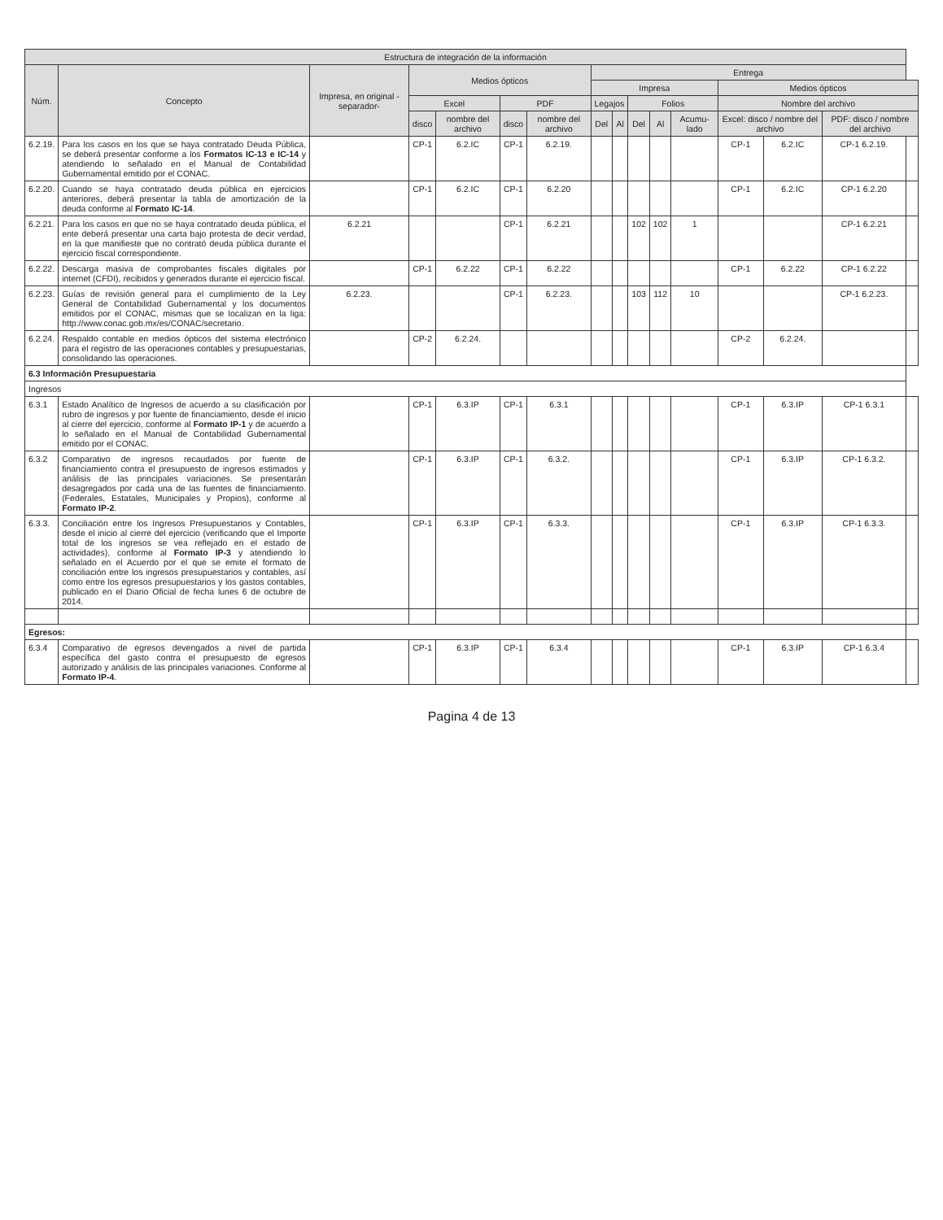| Estructura de integración de la información | | | | | | | | | | | | | | | |
| --- | --- | --- | --- | --- | --- | --- | --- | --- | --- | --- | --- | --- | --- | --- | --- |
| Núm. | Concepto | Impresa, en original -separador- | Medios ópticos | | | | Entrega | | | | | | | | |
| | | | | | | | Impresa | | | | | Medios ópticos | | | |
| | | | Excel | | PDF | | Legajos | | Folios | | | Nombre del archivo | | | |
| | | | disco | nombre del archivo | disco | nombre del archivo | Del | Al | Del | Al | Acumu-lado | Excel: disco / nombre del archivo | | PDF: disco / nombre del archivo | |
| 6.2.19. | Para los casos en los que se haya contratado Deuda Pública, se deberá presentar conforme a los Formatos IC-13 e IC-14 y atendiendo lo señalado en el Manual de Contabilidad Gubernamental emitido por el CONAC. | | CP-1 | 6.2.IC | CP-1 | 6.2.19. | | | | | | CP-1 | 6.2.IC | CP-1 6.2.19. | |
| 6.2.20. | Cuando se haya contratado deuda pública en ejercicios anteriores, deberá presentar la tabla de amortización de la deuda conforme al Formato IC-14 . | | CP-1 | 6.2.IC | CP-1 | 6.2.20 | | | | | | CP-1 | 6.2.IC | CP-1 6.2.20 | |
| 6.2.21. | Para los casos en que no se haya contratado deuda pública, el ente deberá presentar una carta bajo protesta de decir verdad, en la que manifieste que no contrató deuda pública durante el ejercicio fiscal correspondiente. | 6.2.21 | | | CP-1 | 6.2.21 | | | 102 | 102 | 1 | | | CP-1 6.2.21 | |
| 6.2.22. | Descarga masiva de comprobantes fiscales digitales por internet (CFDI), recibidos y generados durante el ejercicio fiscal. | | CP-1 | 6.2.22 | CP-1 | 6.2.22 | | | | | | CP-1 | 6.2.22 | CP-1 6.2.22 | |
| 6.2.23. | Guías de revisión general para el cumplimiento de la Ley General de Contabilidad Gubernamental y los documentos emitidos por el CONAC, mismas que se localizan en la liga: http://www.conac.gob.mx/es/CONAC/secretario. | 6.2.23. | | | CP-1 | 6.2.23. | | | 103 | 112 | 10 | | | CP-1 6.2.23. | |
| 6.2.24. | Respaldo contable en medios ópticos del sistema electrónico para el registro de las operaciones contables y presupuestarias, consolidando las operaciones. | | CP-2 | 6.2.24. | | | | | | | | CP-2 | 6.2.24. | | |
| 6.3 Información Presupuestaria | | | | | | | | | | | | | | | |
| Ingresos | | | | | | | | | | | | | | | |
| 6.3.1 | Estado Analítico de Ingresos de acuerdo a su clasificación por rubro de ingresos y por fuente de financiamiento, desde el inicio al cierre del ejercicio, conforme al Formato IP-1 y de acuerdo a lo señalado en el Manual de Contabilidad Gubernamental emitido por el CONAC. | | CP-1 | 6.3.IP | CP-1 | 6.3.1 | | | | | | CP-1 | 6.3.IP | CP-1 6.3.1 | |
| 6.3.2 | Comparativo de ingresos recaudados por fuente de financiamiento contra el presupuesto de ingresos estimados y análisis de las principales variaciones. Se presentarán desagregados por cada una de las fuentes de financiamiento. (Federales, Estatales, Municipales y Propios), conforme al Formato IP-2 . | | CP-1 | 6.3.IP | CP-1 | 6.3.2. | | | | | | CP-1 | 6.3.IP | CP-1 6.3.2. | |
| 6.3.3. | Conciliación entre los Ingresos Presupuestarios y Contables, desde el inicio al cierre del ejercicio (verificando que el Importe total de los ingresos se vea reflejado en el estado de actividades), conforme al Formato IP-3 y atendiendo lo señalado en el Acuerdo por el que se emite el formato de conciliación entre los ingresos presupuestarios y contables, así como entre los egresos presupuestarios y los gastos contables, publicado en el Diario Oficial de fecha lunes 6 de octubre de 2014. | | CP-1 | 6.3.IP | CP-1 | 6.3.3. | | | | | | CP-1 | 6.3.IP | CP-1 6.3.3. | |
| Egresos: | | | | | | | | | | | | | | | |
| 6.3.4 | Comparativo de egresos devengados a nivel de partida específica del gasto contra el presupuesto de egresos autorizado y análisis de las principales variaciones. Conforme al Formato IP-4 . | | CP-1 | 6.3.IP | CP-1 | 6.3.4 | | | | | | CP-1 | 6.3.IP | CP-1 6.3.4 | |
Pagina 4 de 13